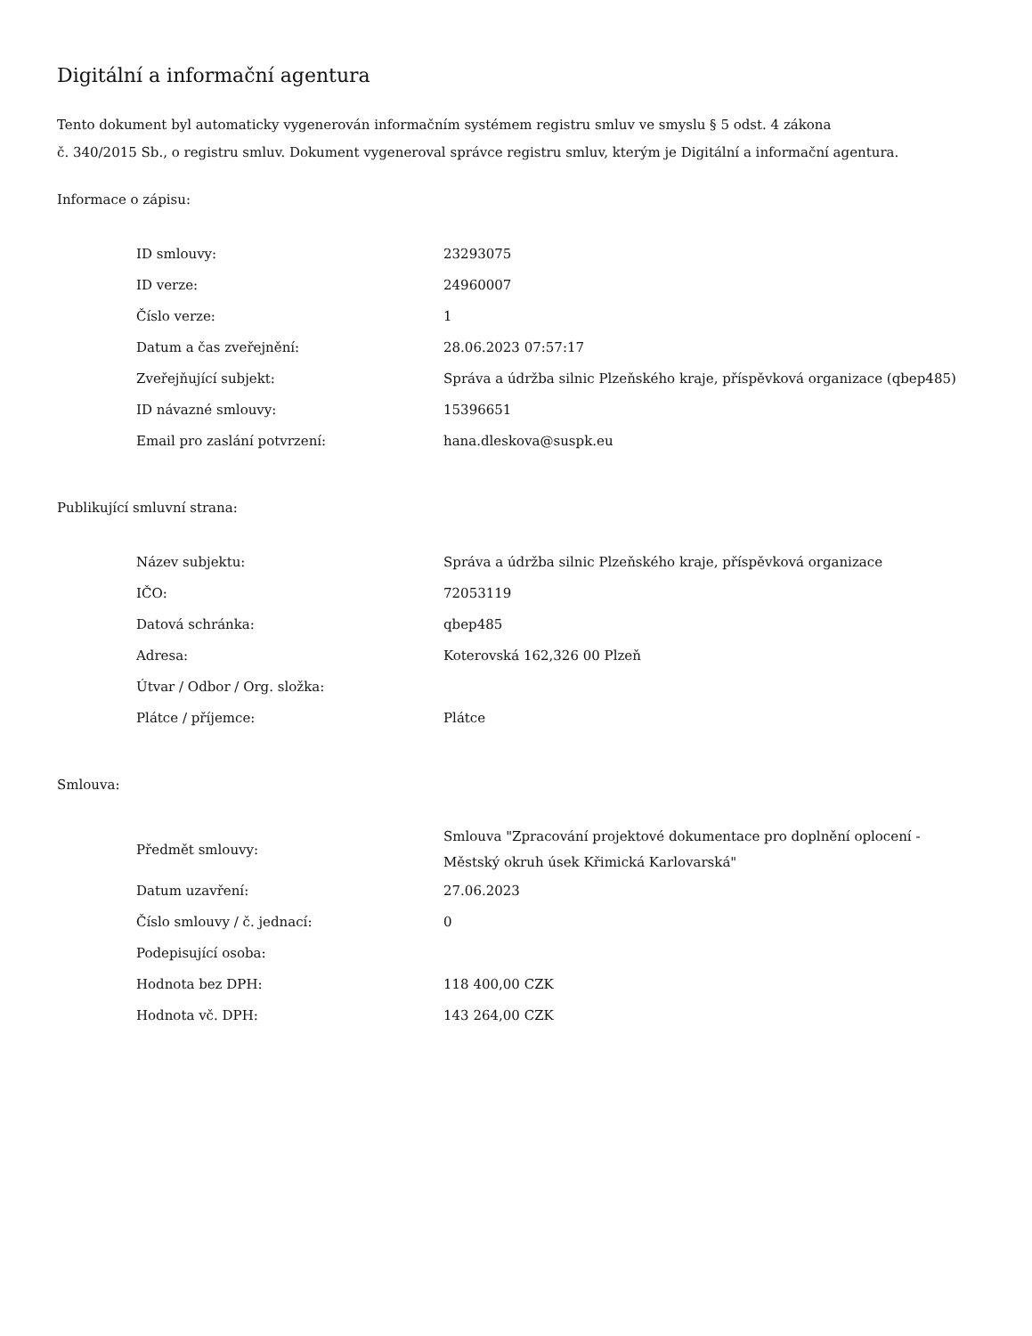Digitální a informační agentura
Tento dokument byl automaticky vygenerován informačním systémem registru smluv ve smyslu § 5 odst. 4 zákona
č. 340/2015 Sb., o registru smluv. Dokument vygeneroval správce registru smluv, kterým je Digitální a informační agentura.
Informace o zápisu:
| ID smlouvy: | 23293075 |
| ID verze: | 24960007 |
| Číslo verze: | 1 |
| Datum a čas zveřejnění: | 28.06.2023 07:57:17 |
| Zveřejňující subjekt: | Správa a údržba silnic Plzeňského kraje, příspěvková organizace (qbep485) |
| ID návazné smlouvy: | 15396651 |
| Email pro zaslání potvrzení: | hana.dleskova@suspk.eu |
Publikující smluvní strana:
| Název subjektu: | Správa a údržba silnic Plzeňského kraje, příspěvková organizace |
| IČO: | 72053119 |
| Datová schránka: | qbep485 |
| Adresa: | Koterovská 162,326 00 Plzeň |
| Útvar / Odbor / Org. složka: | |
| Plátce / příjemce: | Plátce |
Smlouva:
| Předmět smlouvy: | Smlouva "Zpracování projektové dokumentace pro doplnění oplocení - Městský okruh úsek Křimická Karlovarská" |
| Datum uzavření: | 27.06.2023 |
| Číslo smlouvy / č. jednací: | 0 |
| Podepisující osoba: | |
| Hodnota bez DPH: | 118 400,00 CZK |
| Hodnota vč. DPH: | 143 264,00 CZK |